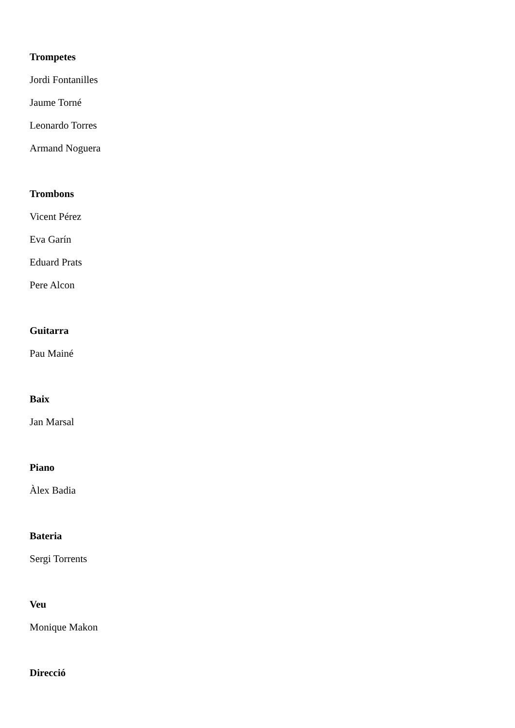Trompetes
Jordi Fontanilles
Jaume Torné
Leonardo Torres
Armand Noguera
Trombons
Vicent Pérez
Eva Garín
Eduard Prats
Pere Alcon
Guitarra
Pau Mainé
Baix
Jan Marsal
Piano
Àlex Badia
Bateria
Sergi Torrents
Veu
Monique Makon
Direcció